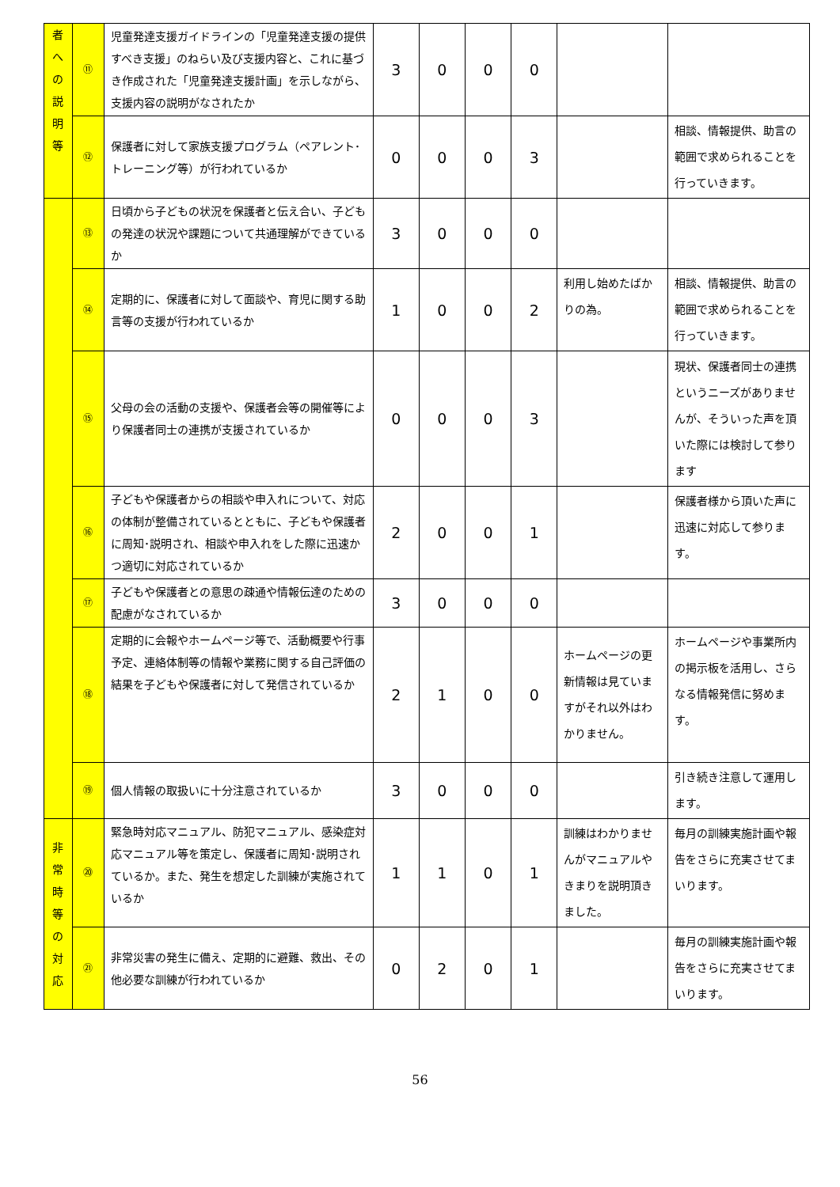| 者 へ の 説 明 等 | ⑪ | 児童発達支援ガイドラインの「児童発達支援の提供すべき支援」のねらい及び支援内容と、これに基づき作成された「児童発達支援計画」を示しながら、支援内容の説明がなされたか | 3 | 0 | 0 | 0 | | |
| | ⑫ | 保護者に対して家族支援プログラム（ペアレント･トレーニング等）が行われているか | 0 | 0 | 0 | 3 | | 相談、情報提供、助言の範囲で求められることを行っていきます。 |
| | ⑬ | 日頃から子どもの状況を保護者と伝え合い、子どもの発達の状況や課題について共通理解ができているか | 3 | 0 | 0 | 0 | | |
| | ⑭ | 定期的に、保護者に対して面談や、育児に関する助言等の支援が行われているか | 1 | 0 | 0 | 2 | 利用し始めたばかりの為。 | 相談、情報提供、助言の範囲で求められることを行っていきます。 |
| | ⑮ | 父母の会の活動の支援や、保護者会等の開催等により保護者同士の連携が支援されているか | 0 | 0 | 0 | 3 | | 現状、保護者同士の連携というニーズがありませんが、そういった声を頂いた際には検討して参ります |
| | ⑯ | 子どもや保護者からの相談や申入れについて、対応の体制が整備されているとともに、子どもや保護者に周知･説明され、相談や申入れをした際に迅速かつ適切に対応されているか | 2 | 0 | 0 | 1 | | 保護者様から頂いた声に迅速に対応して参ります。 |
| | ⑰ | 子どもや保護者との意思の疎通や情報伝達のための配慮がなされているか | 3 | 0 | 0 | 0 | | |
| | ⑱ | 定期的に会報やホームページ等で、活動概要や行事予定、連絡体制等の情報や業務に関する自己評価の結果を子どもや保護者に対して発信されているか | 2 | 1 | 0 | 0 | ホームページの更新情報は見ていますがそれ以外はわかりません。 | ホームページや事業所内の掲示板を活用し、さらなる情報発信に努めます。 |
| | ⑲ | 個人情報の取扱いに十分注意されているか | 3 | 0 | 0 | 0 | | 引き続き注意して運用します。 |
| 非 常 時 等 の 対 応 | ⑳ | 緊急時対応マニュアル、防犯マニュアル、感染症対応マニュアル等を策定し、保護者に周知･説明されているか。また、発生を想定した訓練が実施されているか | 1 | 1 | 0 | 1 | 訓練はわかりませんがマニュアルやきまりを説明頂きました。 | 毎月の訓練実施計画や報告をさらに充実させてまいります。 |
| | ㉑ | 非常災害の発生に備え、定期的に避難、救出、その他必要な訓練が行われているか | 0 | 2 | 0 | 1 | | 毎月の訓練実施計画や報告をさらに充実させてまいります。 |
56